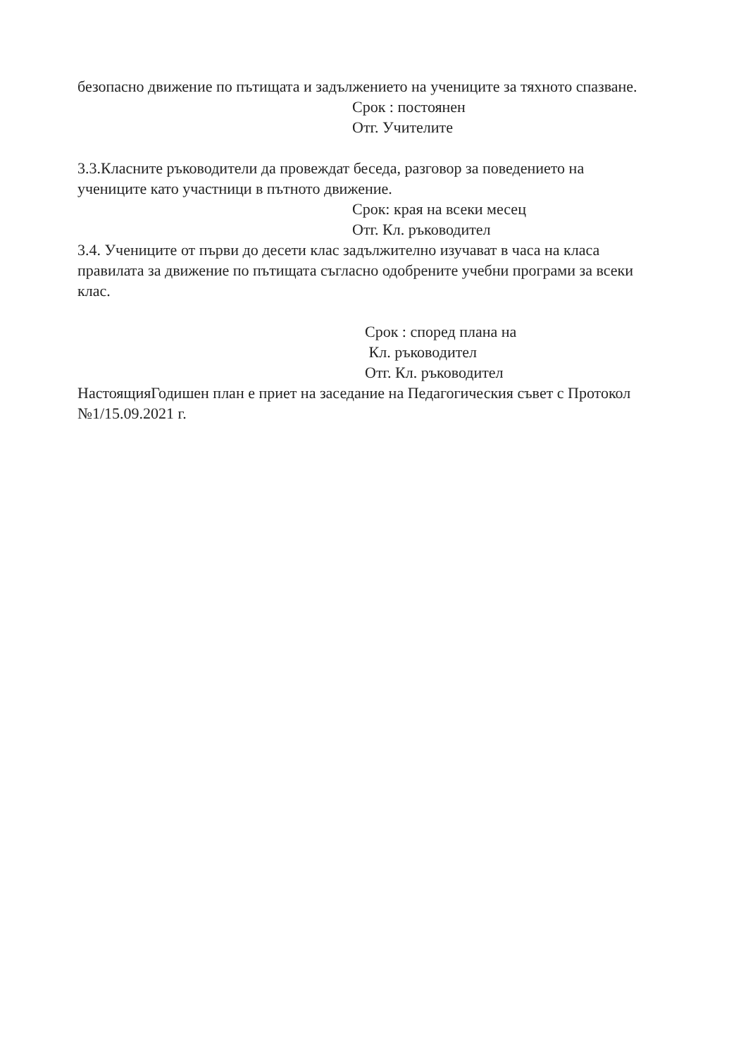безопасно движение по пътищата и задължението на учениците за тяхното спазване.
Срок : постоянен
Отг. Учителите
3.3.Класните ръководители да провеждат беседа, разговор за поведението на учениците като участници в пътното движение.
Срок: края на всеки месец
Отг. Кл. ръководител
3.4. Учениците от първи до десети клас задължително изучават в часа на класа правилата за движение по пътищата съгласно одобрените учебни програми за всеки клас.
Срок : според плана на
Кл. ръководител
Отг. Кл. ръководител
НастоящияГодишен план е приет на заседание на Педагогическия съвет с Протокол №1/15.09.2021 г.